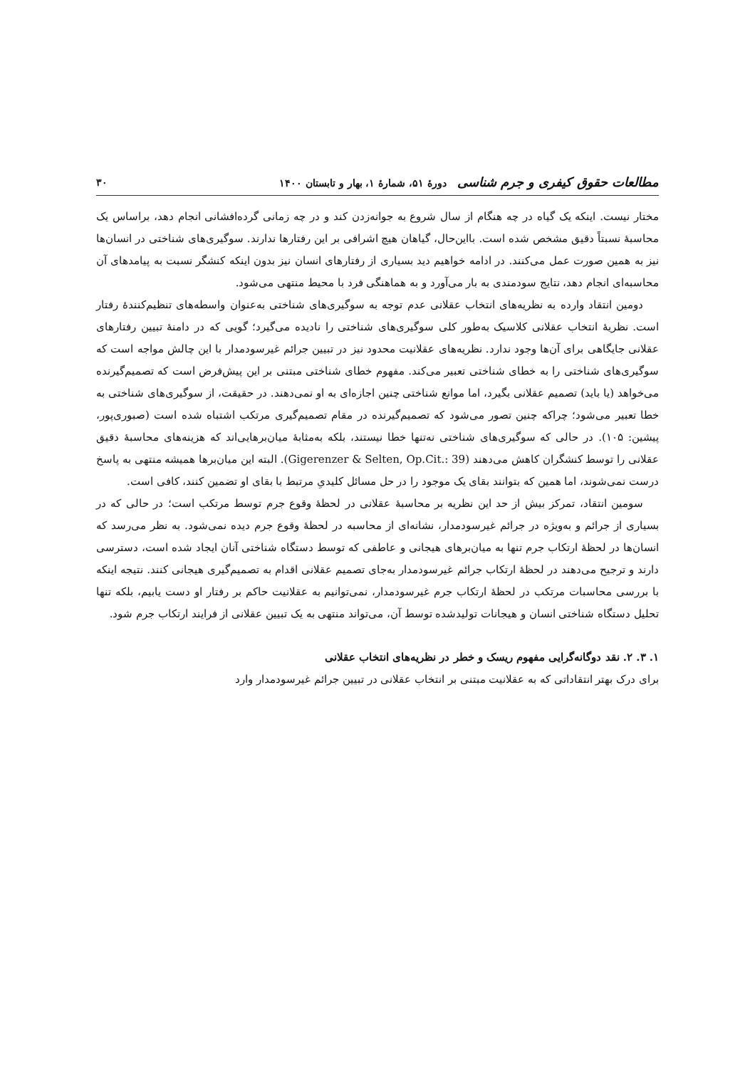مطالعات حقوق کیفری و جرم شناسی دورهٔ ۵۱، شمارهٔ ۱، بهار و تابستان ۱۴۰۰ ۳۰
مختار نیست. اینکه یک گیاه در چه هنگام از سال شروع به جوانه‌زدن کند و در چه زمانی گرده‌افشانی انجام دهد، براساس یک محاسبهٔ نسبتاً دقیق مشخص شده است. بااین‌حال، گیاهان هیچ اشرافی بر این رفتارها ندارند. سوگیری‌های شناختی در انسان‌ها نیز به همین صورت عمل می‌کنند. در ادامه خواهیم دید بسیاری از رفتارهای انسان نیز بدون اینکه کنشگر نسبت به پیامدهای آن محاسبه‌ای انجام دهد، نتایج سودمندی به بار می‌آورد و به هماهنگی فرد با محیط منتهی می‌شود.
دومین انتقاد وارده به نظریه‌های انتخاب عقلانی عدم توجه به سوگیری‌های شناختی به‌عنوان واسطه‌های تنظیم‌کنندهٔ رفتار است. نظریهٔ انتخاب عقلانی کلاسیک به‌طور کلی سوگیری‌های شناختی را نادیده می‌گیرد؛ گویی که در دامنهٔ تبیین رفتارهای عقلانی جایگاهی برای آن‌ها وجود ندارد. نظریه‌های عقلانیت محدود نیز در تبیین جرائم غیرسودمدار با این چالش مواجه است که سوگیری‌های شناختی را به خطای شناختی تعبیر می‌کند. مفهوم خطای شناختی مبتنی بر این پیش‌فرض است که تصمیم‌گیرنده می‌خواهد (یا باید) تصمیم عقلانی بگیرد، اما موانع شناختی چنین اجازه‌ای به او نمی‌دهند. در حقیقت، از سوگیری‌های شناختی به خطا تعبیر می‌شود؛ چراکه چنین تصور می‌شود که تصمیم‌گیرنده در مقام تصمیم‌گیری مرتکب اشتباه شده است (صبوری‌پور، پیشین: ۱۰۵). در حالی که سوگیری‌های شناختی نه‌تنها خطا نیستند، بلکه به‌مثابهٔ میان‌برهایی‌اند که هزینه‌های محاسبهٔ دقیق عقلانی را توسط کنشگران کاهش می‌دهند (Gigerenzer & Selten, Op.Cit.: 39). البته این میان‌برها همیشه منتهی به پاسخ درست نمی‌شوند، اما همین که بتوانند بقای یک موجود را در حل مسائل کلیدیِ مرتبط با بقای او تضمین کنند، کافی است.
سومین انتقاد، تمرکز بیش از حد این نظریه بر محاسبهٔ عقلانی در لحظهٔ وقوع جرم توسط مرتکب است؛ در حالی که در بسیاری از جرائم و به‌ویژه در جرائم غیرسودمدار، نشانه‌ای از محاسبه در لحظهٔ وقوع جرم دیده نمی‌شود. به نظر می‌رسد که انسان‌ها در لحظهٔ ارتکاب جرم تنها به میان‌برهای هیجانی و عاطفی که توسط دستگاه شناختی آنان ایجاد شده است، دسترسی دارند و ترجیح می‌دهند در لحظهٔ ارتکاب جرائم غیرسودمدار به‌جای تصمیم عقلانی اقدام به تصمیم‌گیری هیجانی کنند. نتیجه اینکه با بررسی محاسبات مرتکب در لحظهٔ ارتکاب جرم غیرسودمدار، نمی‌توانیم به عقلانیت حاکم بر رفتار او دست یابیم، بلکه تنها تحلیل دستگاه شناختی انسان و هیجانات تولیدشده توسط آن، می‌تواند منتهی به یک تبیین عقلانی از فرایند ارتکاب جرم شود.
۱. ۳. ۲. نقد دوگانه‌گرایی مفهوم ریسک و خطر در نظریه‌های انتخاب عقلانی
برای درک بهتر انتقاداتی که به عقلانیت مبتنی بر انتخاب عقلانی در تبیین جرائم غیرسودمدار وارد